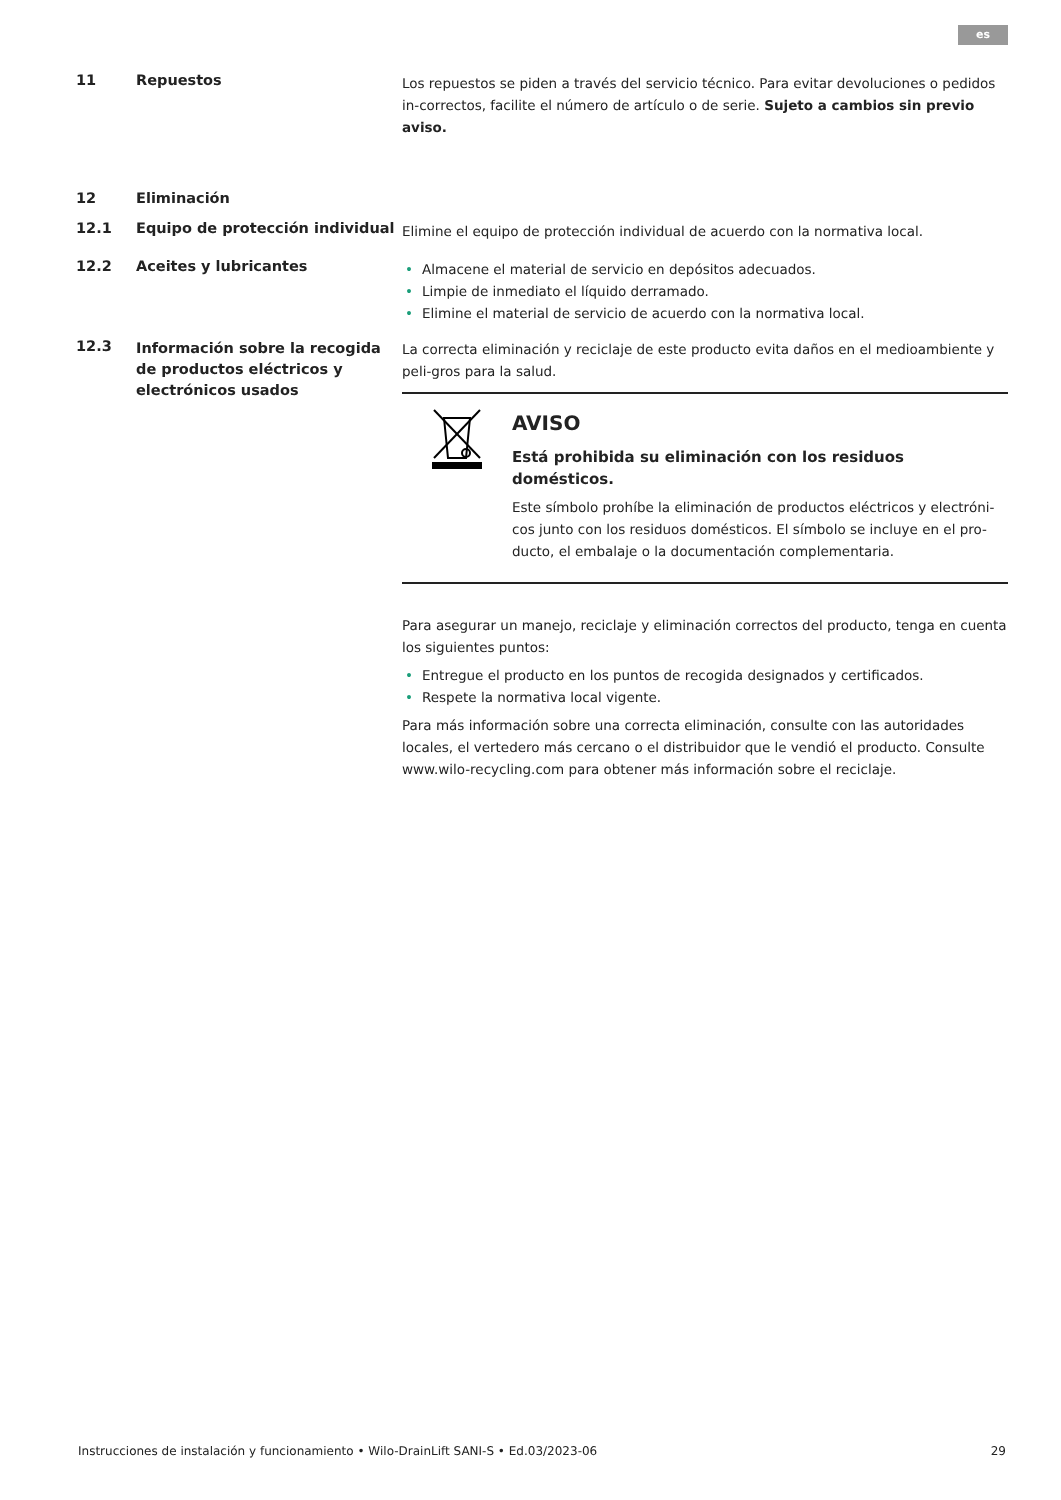es
11 Repuestos
Los repuestos se piden a través del servicio técnico. Para evitar devoluciones o pedidos in-correctos, facilite el número de artículo o de serie. Sujeto a cambios sin previo aviso.
12 Eliminación
12.1 Equipo de protección individual
Elimine el equipo de protección individual de acuerdo con la normativa local.
12.2 Aceites y lubricantes
• Almacene el material de servicio en depósitos adecuados.
• Limpie de inmediato el líquido derramado.
• Elimine el material de servicio de acuerdo con la normativa local.
12.3
Información sobre la recogida de productos eléctricos y electrónicos usados
La correcta eliminación y reciclaje de este producto evita daños en el medioambiente y peli-gros para la salud.
AVISO
Está prohibida su eliminación con los residuos domésticos.
Este símbolo prohíbe la eliminación de productos eléctricos y electróni-cos junto con los residuos domésticos. El símbolo se incluye en el pro-ducto, el embalaje o la documentación complementaria.
Para asegurar un manejo, reciclaje y eliminación correctos del producto, tenga en cuenta los siguientes puntos:
• Entregue el producto en los puntos de recogida designados y certificados.
• Respete la normativa local vigente.
Para más información sobre una correcta eliminación, consulte con las autoridades locales, el vertedero más cercano o el distribuidor que le vendió el producto. Consulte www.wilo-recycling.com para obtener más información sobre el reciclaje.
Instrucciones de instalación y funcionamiento • Wilo-DrainLift SANI-S • Ed.03/2023-06 29